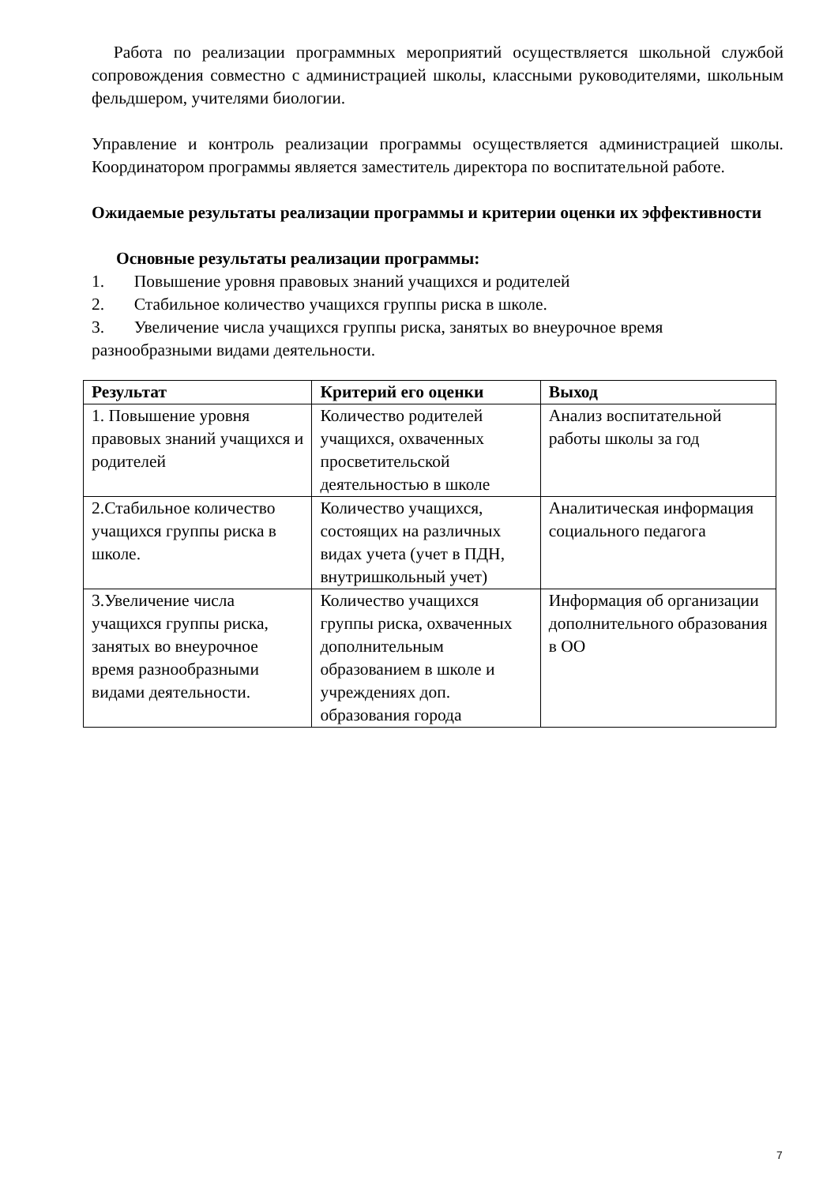Работа по реализации программных мероприятий осуществляется школьной службой сопровождения совместно с администрацией школы, классными руководителями, школьным фельдшером, учителями биологии.
Управление и контроль реализации программы осуществляется администрацией школы. Координатором программы является заместитель директора по воспитательной работе.
Ожидаемые результаты реализации программы и критерии оценки их эффективности
Основные результаты реализации программы:
1. Повышение уровня правовых знаний учащихся и родителей
2. Стабильное количество учащихся группы риска в школе.
3. Увеличение числа учащихся группы риска, занятых во внеурочное время разнообразными видами деятельности.
| Результат | Критерий его оценки | Выход |
| --- | --- | --- |
| 1. Повышение уровня правовых знаний учащихся и родителей | Количество родителей учащихся, охваченных просветительской деятельностью в школе | Анализ воспитательной работы школы за год |
| 2.Стабильное количество учащихся группы риска в школе. | Количество учащихся, состоящих на различных видах учета (учет в ПДН, внутришкольный учет) | Аналитическая информация социального педагога |
| 3.Увеличение числа учащихся группы риска, занятых во внеурочное время разнообразными видами деятельности. | Количество учащихся группы риска, охваченных дополнительным образованием в школе и учреждениях доп. образования города | Информация об организации дополнительного образования в ОО |
7